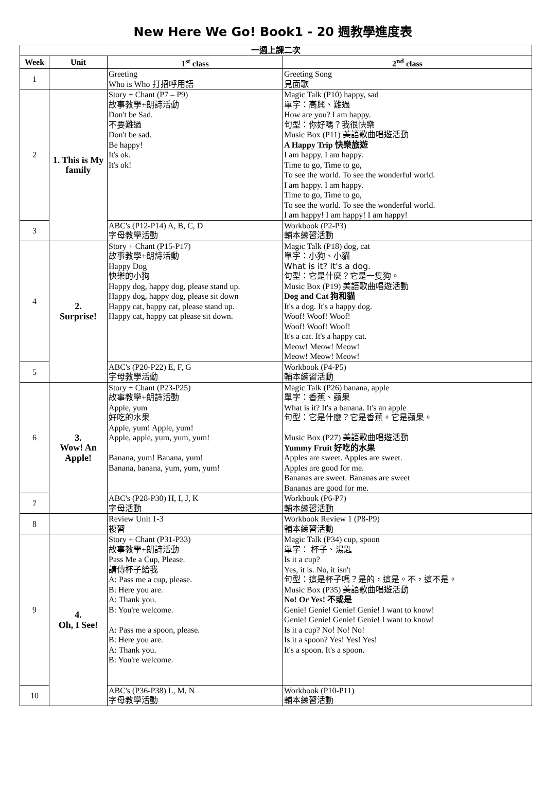New Here We Go! Book1 - 20 週教學進度表
| 一週上課二次 | | | |
| --- | --- | --- | --- |
| Week | Unit | 1<sup>st</sup> class | 2<sup>nd</sup> class |
| 1 | | Greeting Who is Who 打招呼用語 | Greeting Song 見面歌 |
| 2 | 1. This is My family | Story + Chant (P7 – P9) 故事教學+朗詩活動 Don't be Sad. 不要難過 Don't be sad. Be happy! It's ok. It's ok! | Magic Talk (P10) happy, sad 單字：高興、難過 How are you? I am happy. 句型：你好嗎？我很快樂 Music Box (P11) 美語歌曲唱遊活動 A Happy Trip 快樂旅遊 I am happy. I am happy. Time to go, Time to go, To see the world. To see the wonderful world. I am happy. I am happy. Time to go, Time to go, To see the world. To see the wonderful world. I am happy! I am happy! I am happy! |
| 3 | | ABC's (P12-P14) A, B, C, D 字母教學活動 | Workbook (P2-P3) 輔本練習活動 |
| 4 | 2. Surprise! | Story + Chant (P15-P17) 故事教學+朗詩活動 Happy Dog 快樂的小狗 Happy dog, happy dog, please stand up. Happy dog, happy dog, please sit down Happy cat, happy cat, please stand up. Happy cat, happy cat please sit down. | Magic Talk (P18) dog, cat 單字：小狗、小貓 What is it? It's a dog. 句型：它是什麼？它是一隻狗。 Music Box (P19) 美語歌曲唱遊活動 Dog and Cat 狗和貓 It's a dog. It's a happy dog. Woof! Woof! Woof! Woof! Woof! Woof! It's a cat. It's a happy cat. Meow! Meow! Meow! Meow! Meow! Meow! |
| 5 | | ABC's (P20-P22) E, F, G 字母教學活動 | Workbook (P4-P5) 輔本練習活動 |
| 6 | 3. Wow! An Apple! | Story + Chant (P23-P25) 故事教學+朗詩活動 Apple, yum 好吃的水果 Apple, yum! Apple, yum! Apple, apple, yum, yum, yum! Banana, yum! Banana, yum! Banana, banana, yum, yum, yum! | Magic Talk (P26) banana, apple 單字：香蕉、蘋果 What is it? It's a banana. It's an apple 句型：它是什麼？它是香蕉。它是蘋果。 Music Box (P27) 美語歌曲唱遊活動 Yummy Fruit 好吃的水果 Apples are sweet. Apples are sweet. Apples are good for me. Bananas are sweet. Bananas are sweet Bananas are good for me. |
| 7 | | ABC's (P28-P30) H, I, J, K 字母活動 | Workbook (P6-P7) 輔本練習活動 |
| 8 | | Review Unit 1-3 複習 | Workbook Review 1 (P8-P9) 輔本練習活動 |
| 9 | 4. Oh, I See! | Story + Chant (P31-P33) 故事教學+朗詩活動 Pass Me a Cup, Please. 請傳杯子給我 A: Pass me a cup, please. B: Here you are. A: Thank you. B: You're welcome. A: Pass me a spoon, please. B: Here you are. A: Thank you. B: You're welcome. | Magic Talk (P34) cup, spoon 單字： 杯子、湯匙 Is it a cup? Yes, it is. No, it isn't 句型：這是杯子嗎？是的，這是。不，這不是。 Music Box (P35) 美語歌曲唱遊活動 No! Or Yes! 不或是 Genie! Genie! Genie! Genie! I want to know! Genie! Genie! Genie! Genie! I want to know! Is it a cup? No! No! No! Is it a spoon? Yes! Yes! Yes! It's a spoon. It's a spoon. |
| 10 | | ABC's (P36-P38) L, M, N 字母教學活動 | Workbook (P10-P11) 輔本練習活動 |